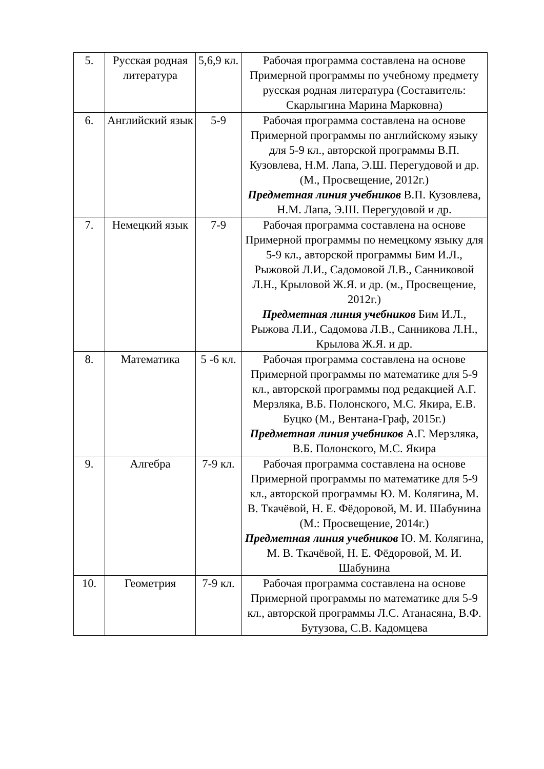| 5. | Русская родная литература | 5,6,9 кл. | Рабочая программа составлена на основе Примерной программы по учебному предмету русская родная литература (Составитель: Скарлыгина Марина Марковна) |
| 6. | Английский язык | 5-9 | Рабочая программа составлена на основе Примерной программы по английскому языку для 5-9 кл., авторской программы В.П. Кузовлева, Н.М. Лапа, Э.Ш. Перегудовой и др. (М., Просвещение, 2012г.) Предметная линия учебников В.П. Кузовлева, Н.М. Лапа, Э.Ш. Перегудовой и др. |
| 7. | Немецкий язык | 7-9 | Рабочая программа составлена на основе Примерной программы по немецкому языку для 5-9 кл., авторской программы Бим И.Л., Рыжовой Л.И., Садомовой Л.В., Санниковой Л.Н., Крыловой Ж.Я. и др. (м., Просвещение, 2012г.) Предметная линия учебников Бим И.Л., Рыжова Л.И., Садомова Л.В., Санникова Л.Н., Крылова Ж.Я. и др. |
| 8. | Математика | 5 -6 кл. | Рабочая программа составлена на основе Примерной программы по математике для 5-9 кл., авторской программы под редакцией А.Г. Мерзляка, В.Б. Полонского, М.С. Якира, Е.В. Буцко (М., Вентана-Граф, 2015г.) Предметная линия учебников А.Г. Мерзляка, В.Б. Полонского, М.С. Якира |
| 9. | Алгебра | 7-9 кл. | Рабочая программа составлена на основе Примерной программы по математике для 5-9 кл., авторской программы Ю. М. Колягина, М. В. Ткачёвой, Н. Е. Фёдоровой, М. И. Шабунина (М.: Просвещение, 2014г.) Предметная линия учебников Ю. М. Колягина, М. В. Ткачёвой, Н. Е. Фёдоровой, М. И. Шабунина |
| 10. | Геометрия | 7-9 кл. | Рабочая программа составлена на основе Примерной программы по математике для 5-9 кл., авторской программы Л.С. Атанасяна, В.Ф. Бутузова, С.В. Кадомцева |